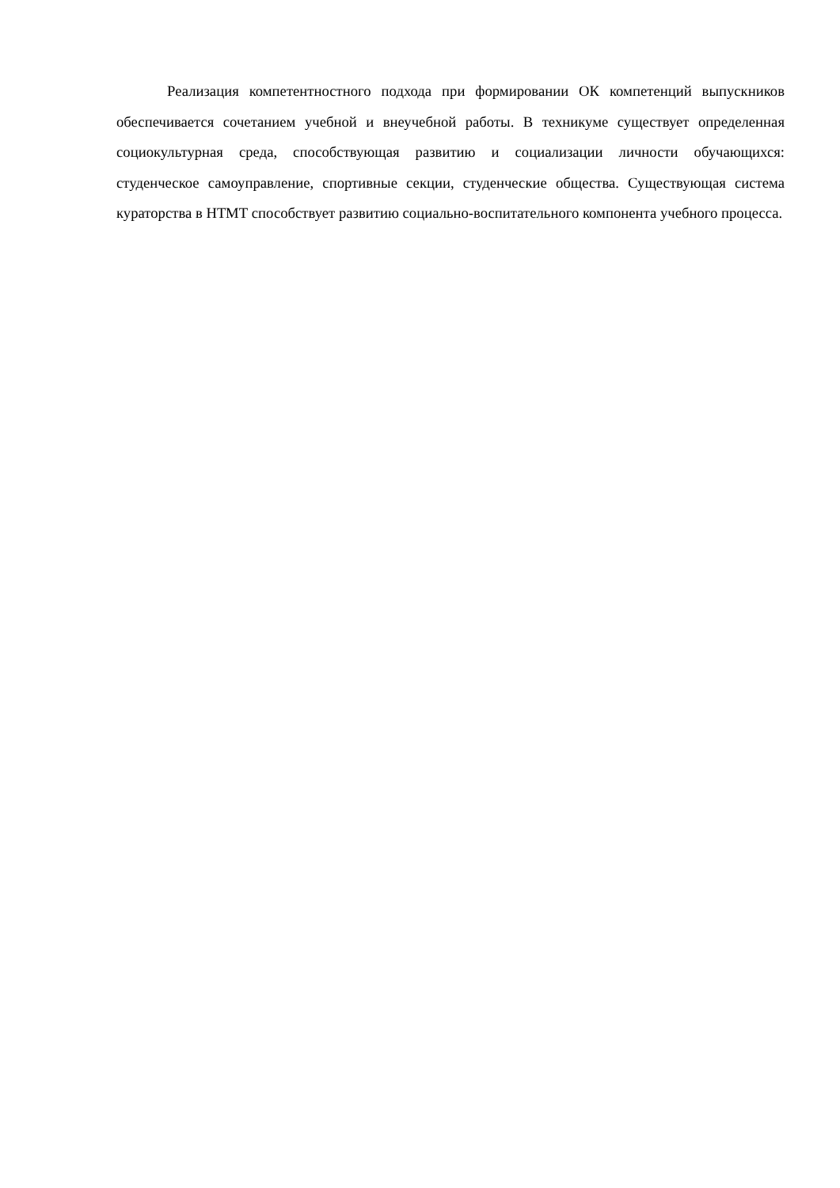Реализация компетентностного подхода при формировании ОК компетенций выпускников обеспечивается сочетанием учебной и внеучебной работы. В техникуме существует определенная социокультурная среда, способствующая развитию и социализации личности обучающихся: студенческое самоуправление, спортивные секции, студенческие общества. Существующая система кураторства в НТМТ способствует развитию социально-воспитательного компонента учебного процесса.